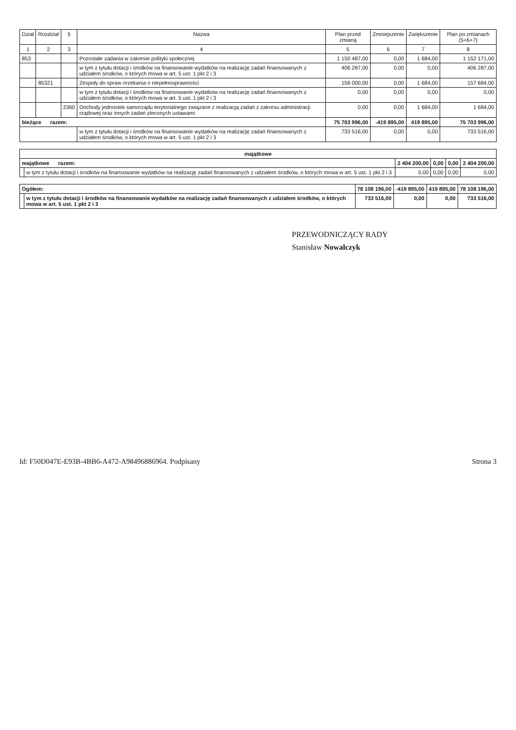| Dział | Rozdział | § | Nazwa | Plan przed zmianą | Zmniejszenie | Zwiększenie | Plan po zmianach (5+6+7) |
| --- | --- | --- | --- | --- | --- | --- | --- |
| 1 | 2 | 3 | 4 | 5 | 6 | 7 | 8 |
| 853 | | | Pozostałe zadania w zakresie polityki społecznej | 1 150 487,00 | 0,00 | 1 684,00 | 1 152 171,00 |
| | | | w tym z tytułu dotacji i środków na finansowanie wydatków na realizację zadań finansowanych z udziałem środków, o których mowa w art. 5 ust. 1 pkt 2 i 3 | 406 287,00 | 0,00 | 0,00 | 406 287,00 |
| | 85321 | | Zespoły do spraw orzekania o niepełnosprawności | 156 000,00 | 0,00 | 1 684,00 | 157 684,00 |
| | | | w tym z tytułu dotacji i środków na finansowanie wydatków na realizację zadań finansowanych z udziałem środków, o których mowa w art. 5 ust. 1 pkt 2 i 3 | 0,00 | 0,00 | 0,00 | 0,00 |
| | | 2360 | Dochody jednostek samorządu terytorialnego związane z realizacją zadań z zakresu administracji rządowej oraz innych zadań zleconych ustawami | 0,00 | 0,00 | 1 684,00 | 1 684,00 |
| bieżące razem: | | | | 75 703 996,00 | -419 895,00 | 419 895,00 | 75 703 996,00 |
| | | | w tym z tytułu dotacji i środków na finansowanie wydatków na realizację zadań finansowanych z udziałem środków, o których mowa w art. 5 ust. 1 pkt 2 i 3 | 733 516,00 | 0,00 | 0,00 | 733 516,00 |
| majątkowe | | | | | |
| majątkowe razem: | | 2 404 200,00 | 0,00 | 0,00 | 2 404 200,00 |
| | w tym z tytułu dotacji i środków na finansowanie wydatków na realizację zadań finansowanych z udziałem środków, o których mowa w art. 5 ust. 1 pkt 2 i 3 | 0,00 | 0,00 | 0,00 | 0,00 |
| Ogółem: | | 78 108 196,00 | -419 895,00 | 419 895,00 | 78 108 196,00 |
| | w tym z tytułu dotacji i środków na finansowanie wydatków na realizację zadań finansowanych z udziałem środków, o których mowa w art. 5 ust. 1 pkt 2 i 3 | 733 516,00 | 0,00 | 0,00 | 733 516,00 |
PRZEWODNICZĄCY RADY
Stanisław Nowalczyk
Id: F50D047E-E93B-4BB6-A472-A98496886964. Podpisany Strona 3